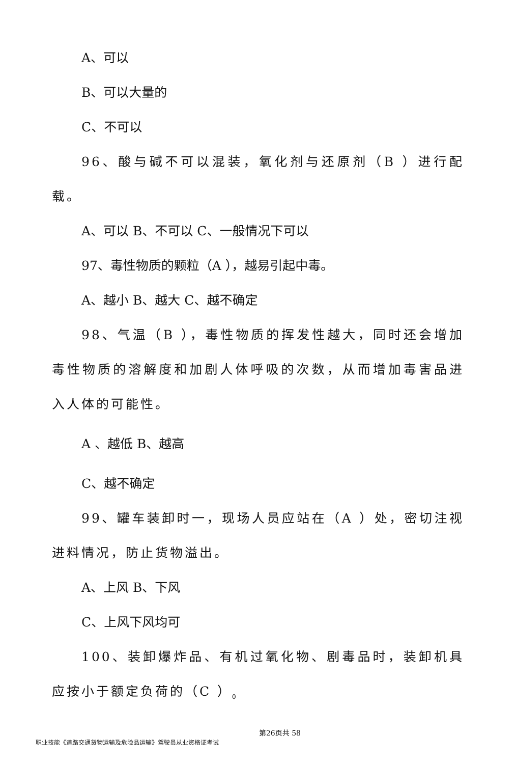A、可以
B、可以大量的
C、不可以
96、酸与碱不可以混装，氧化剂与还原剂（B ）进行配载。
A、可以 B、不可以 C、一般情况下可以
97、毒性物质的颗粒（A ），越易引起中毒。
A、越小 B、越大 C、越不确定
98、气温（B ），毒性物质的挥发性越大，同时还会增加毒性物质的溶解度和加剧人体呼吸的次数，从而增加毒害品进入人体的可能性。
A 、越低 B、越高
C、越不确定
99、罐车装卸时一，现场人员应站在（A ）处，密切注视进料情况，防止货物溢出。
A、上风 B、下风
C、上风下风均可
100、装卸爆炸品、有机过氧化物、剧毒品时，装卸机具应按小于额定负荷的（C ）<sub>0</sub>
第26页共 58
职业技能《道路交通货物运输及危险品运输》驾驶员从业资格证考试